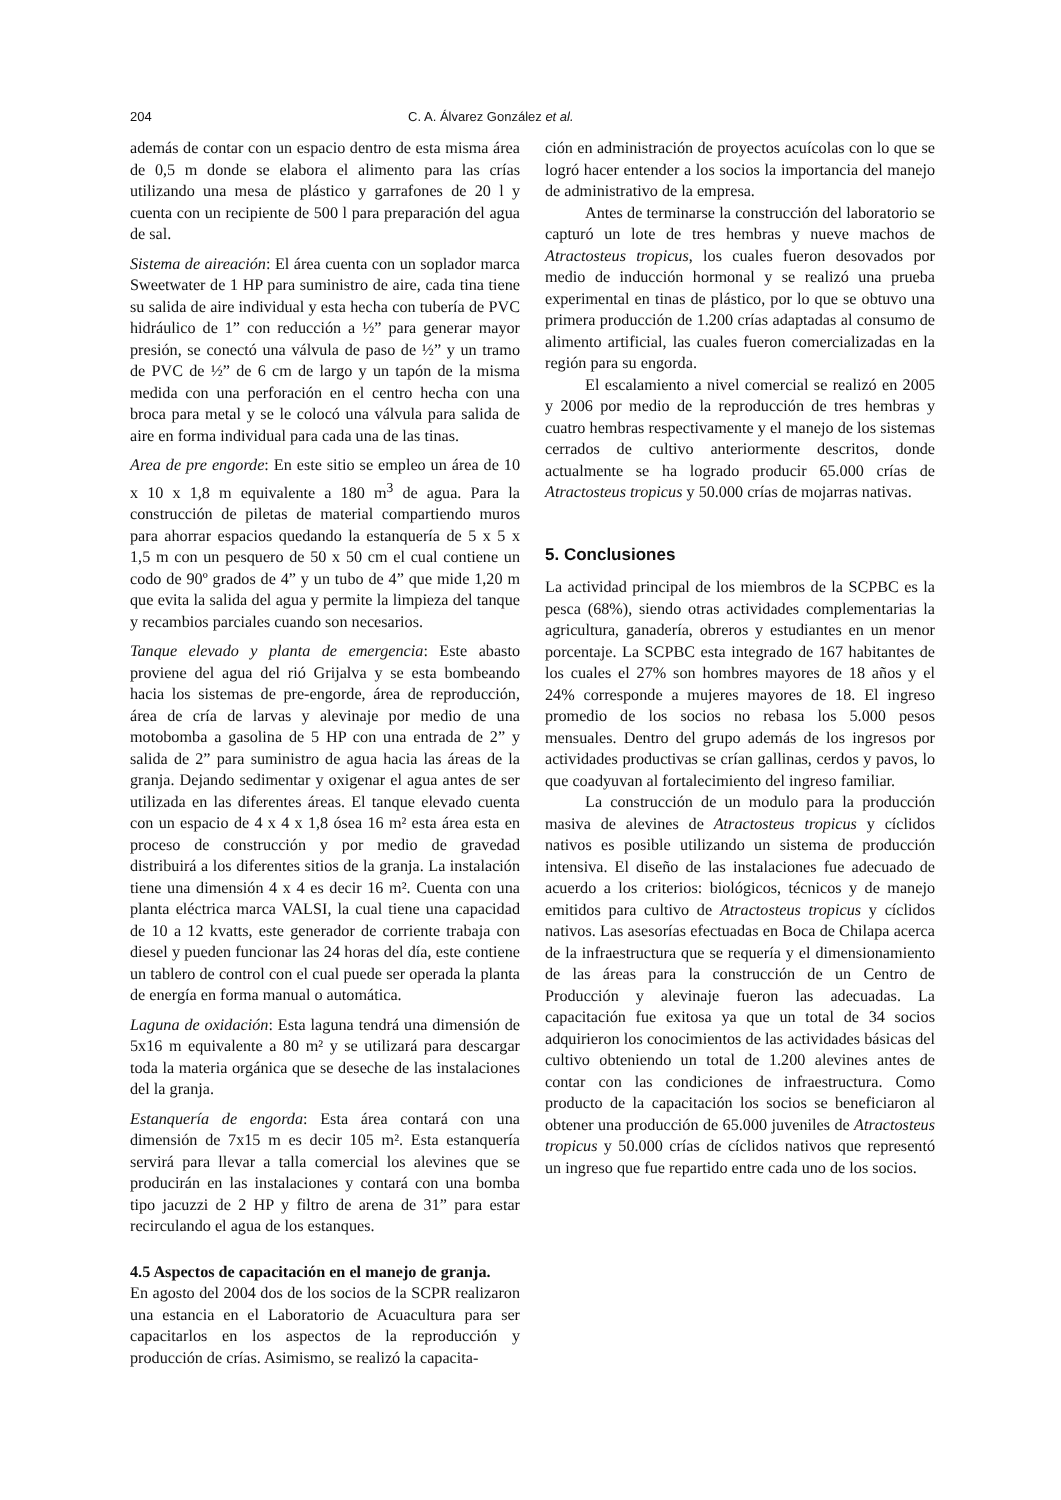204 C. A. Álvarez González et al.
además de contar con un espacio dentro de esta misma área de 0,5 m donde se elabora el alimento para las crías utilizando una mesa de plástico y garrafones de 20 l y cuenta con un recipiente de 500 l para preparación del agua de sal.
Sistema de aireación: El área cuenta con un soplador marca Sweetwater de 1 HP para suministro de aire, cada tina tiene su salida de aire individual y esta hecha con tubería de PVC hidráulico de 1” con reducción a ½” para generar mayor presión, se conectó una válvula de paso de ½” y un tramo de PVC de ½” de 6 cm de largo y un tapón de la misma medida con una perforación en el centro hecha con una broca para metal y se le colocó una válvula para salida de aire en forma individual para cada una de las tinas.
Area de pre engorde: En este sitio se empleo un área de 10 x 10 x 1,8 m equivalente a 180 m<sup>3</sup> de agua. Para la construcción de piletas de material compartiendo muros para ahorrar espacios quedando la estanquería de 5 x 5 x 1,5 m con un pesquero de 50 x 50 cm el cual contiene un codo de 90º grados de 4” y un tubo de 4” que mide 1,20 m que evita la salida del agua y permite la limpieza del tanque y recambios parciales cuando son necesarios.
Tanque elevado y planta de emergencia: Este abasto proviene del agua del rió Grijalva y se esta bombeando hacia los sistemas de pre-engorde, área de reproducción, área de cría de larvas y alevinaje por medio de una motobomba a gasolina de 5 HP con una entrada de 2” y salida de 2” para suministro de agua hacia las áreas de la granja. Dejando sedimentar y oxigenar el agua antes de ser utilizada en las diferentes áreas. El tanque elevado cuenta con un espacio de 4 x 4 x 1,8 ósea 16 m² esta área esta en proceso de construcción y por medio de gravedad distribuirá a los diferentes sitios de la granja. La instalación tiene una dimensión 4 x 4 es decir 16 m². Cuenta con una planta eléctrica marca VALSI, la cual tiene una capacidad de 10 a 12 kvatts, este generador de corriente trabaja con diesel y pueden funcionar las 24 horas del día, este contiene un tablero de control con el cual puede ser operada la planta de energía en forma manual o automática.
Laguna de oxidación: Esta laguna tendrá una dimensión de 5x16 m equivalente a 80 m² y se utilizará para descargar toda la materia orgánica que se deseche de las instalaciones del la granja.
Estanquería de engorda: Esta área contará con una dimensión de 7x15 m es decir 105 m². Esta estanquería servirá para llevar a talla comercial los alevines que se producirán en las instalaciones y contará con una bomba tipo jacuzzi de 2 HP y filtro de arena de 31” para estar recirculando el agua de los estanques.
4.5 Aspectos de capacitación en el manejo de granja.
En agosto del 2004 dos de los socios de la SCPR realizaron una estancia en el Laboratorio de Acuacultura para ser capacitarlos en los aspectos de la reproducción y producción de crías. Asimismo, se realizó la capacita-
ción en administración de proyectos acuícolas con lo que se logró hacer entender a los socios la importancia del manejo de administrativo de la empresa.
Antes de terminarse la construcción del laboratorio se capturó un lote de tres hembras y nueve machos de Atractosteus tropicus, los cuales fueron desovados por medio de inducción hormonal y se realizó una prueba experimental en tinas de plástico, por lo que se obtuvo una primera producción de 1.200 crías adaptadas al consumo de alimento artificial, las cuales fueron comercializadas en la región para su engorda.
El escalamiento a nivel comercial se realizó en 2005 y 2006 por medio de la reproducción de tres hembras y cuatro hembras respectivamente y el manejo de los sistemas cerrados de cultivo anteriormente descritos, donde actualmente se ha logrado producir 65.000 crías de Atractosteus tropicus y 50.000 crías de mojarras nativas.
5. Conclusiones
La actividad principal de los miembros de la SCPBC es la pesca (68%), siendo otras actividades complementarias la agricultura, ganadería, obreros y estudiantes en un menor porcentaje. La SCPBC esta integrado de 167 habitantes de los cuales el 27% son hombres mayores de 18 años y el 24% corresponde a mujeres mayores de 18. El ingreso promedio de los socios no rebasa los 5.000 pesos mensuales. Dentro del grupo además de los ingresos por actividades productivas se crían gallinas, cerdos y pavos, lo que coadyuvan al fortalecimiento del ingreso familiar.
La construcción de un modulo para la producción masiva de alevines de Atractosteus tropicus y cíclidos nativos es posible utilizando un sistema de producción intensiva. El diseño de las instalaciones fue adecuado de acuerdo a los criterios: biológicos, técnicos y de manejo emitidos para cultivo de Atractosteus tropicus y cíclidos nativos. Las asesorías efectuadas en Boca de Chilapa acerca de la infraestructura que se requería y el dimensionamiento de las áreas para la construcción de un Centro de Producción y alevinaje fueron las adecuadas. La capacitación fue exitosa ya que un total de 34 socios adquirieron los conocimientos de las actividades básicas del cultivo obteniendo un total de 1.200 alevines antes de contar con las condiciones de infraestructura. Como producto de la capacitación los socios se beneficiaron al obtener una producción de 65.000 juveniles de Atractosteus tropicus y 50.000 crías de cíclidos nativos que representó un ingreso que fue repartido entre cada uno de los socios.